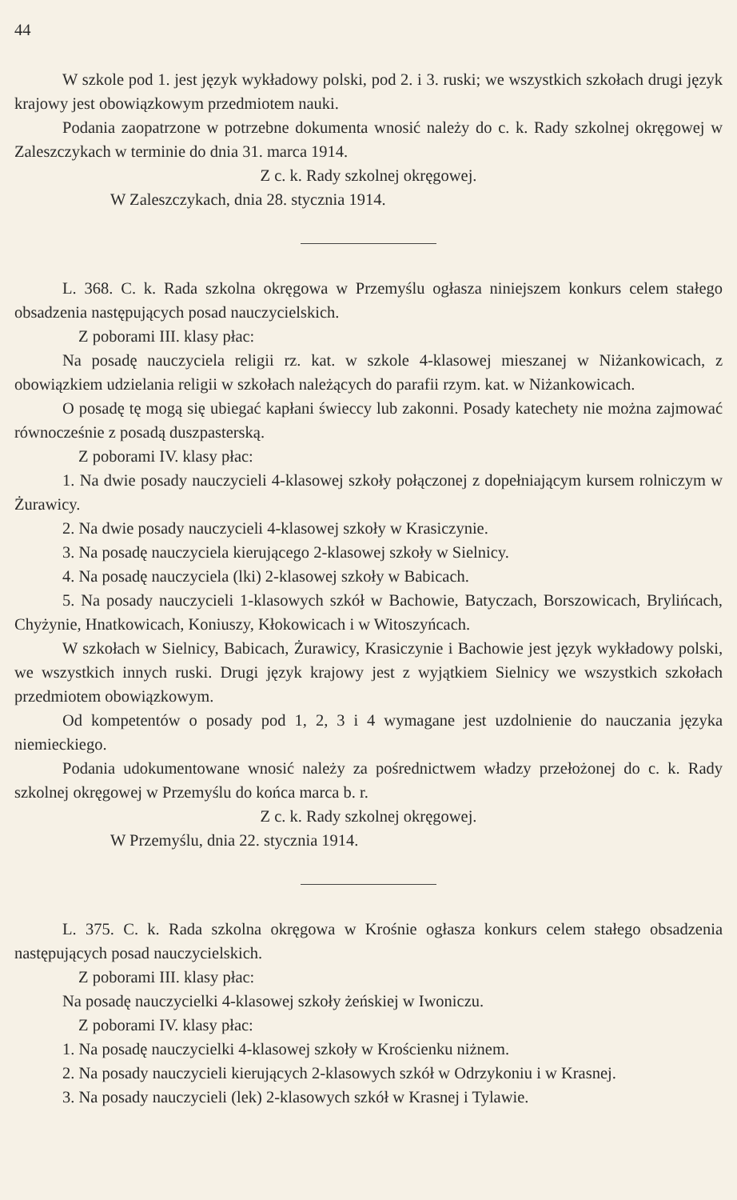44
W szkole pod 1. jest język wykładowy polski, pod 2. i 3. ruski; we wszystkich szkołach drugi język krajowy jest obowiązkowym przedmiotem nauki.
Podania zaopatrzone w potrzebne dokumenta wnosić należy do c. k. Rady szkolnej okręgowej w Zaleszczykach w terminie do dnia 31. marca 1914.
Z c. k. Rady szkolnej okręgowej.
W Zaleszczykach, dnia 28. stycznia 1914.
L. 368. C. k. Rada szkolna okręgowa w Przemyślu ogłasza niniejszem konkurs celem stałego obsadzenia następujących posad nauczycielskich.
Z poborami III. klasy płac:
Na posadę nauczyciela religii rz. kat. w szkole 4-klasowej mieszanej w Niżankowicach, z obowiązkiem udzielania religii w szkołach należących do parafii rzym. kat. w Niżankowicach.
O posadę tę mogą się ubiegać kapłani świeccy lub zakonni. Posady katechety nie można zajmować równocześnie z posadą duszpasterską.
Z poborami IV. klasy płac:
1. Na dwie posady nauczycieli 4-klasowej szkoły połączonej z dopełniającym kursem rolniczym w Żurawicy.
2. Na dwie posady nauczycieli 4-klasowej szkoły w Krasiczynie.
3. Na posadę nauczyciela kierującego 2-klasowej szkoły w Sielnicy.
4. Na posadę nauczyciela (lki) 2-klasowej szkoły w Babicach.
5. Na posady nauczycieli 1-klasowych szkół w Bachowie, Batyczach, Borszowicach, Brylińcach, Chyżynie, Hnatkowicach, Koniuszy, Kłokowicach i w Witoszyńcach.
W szkołach w Sielnicy, Babicach, Żurawicy, Krasiczynie i Bachowie jest język wykładowy polski, we wszystkich innych ruski. Drugi język krajowy jest z wyjątkiem Sielnicy we wszystkich szkołach przedmiotem obowiązkowym.
Od kompetentów o posady pod 1, 2, 3 i 4 wymagane jest uzdolnienie do nauczania języka niemieckiego.
Podania udokumentowane wnosić należy za pośrednictwem władzy przełożonej do c. k. Rady szkolnej okręgowej w Przemyślu do końca marca b. r.
Z c. k. Rady szkolnej okręgowej.
W Przemyślu, dnia 22. stycznia 1914.
L. 375. C. k. Rada szkolna okręgowa w Krośnie ogłasza konkurs celem stałego obsadzenia następujących posad nauczycielskich.
Z poborami III. klasy płac:
Na posadę nauczycielki 4-klasowej szkoły żeńskiej w Iwoniczu.
Z poborami IV. klasy płac:
1. Na posadę nauczycielki 4-klasowej szkoły w Krościenku niżnem.
2. Na posady nauczycieli kierujących 2-klasowych szkół w Odrzykoniu i w Krasnej.
3. Na posady nauczycieli (lek) 2-klasowych szkół w Krasnej i Tylawie.